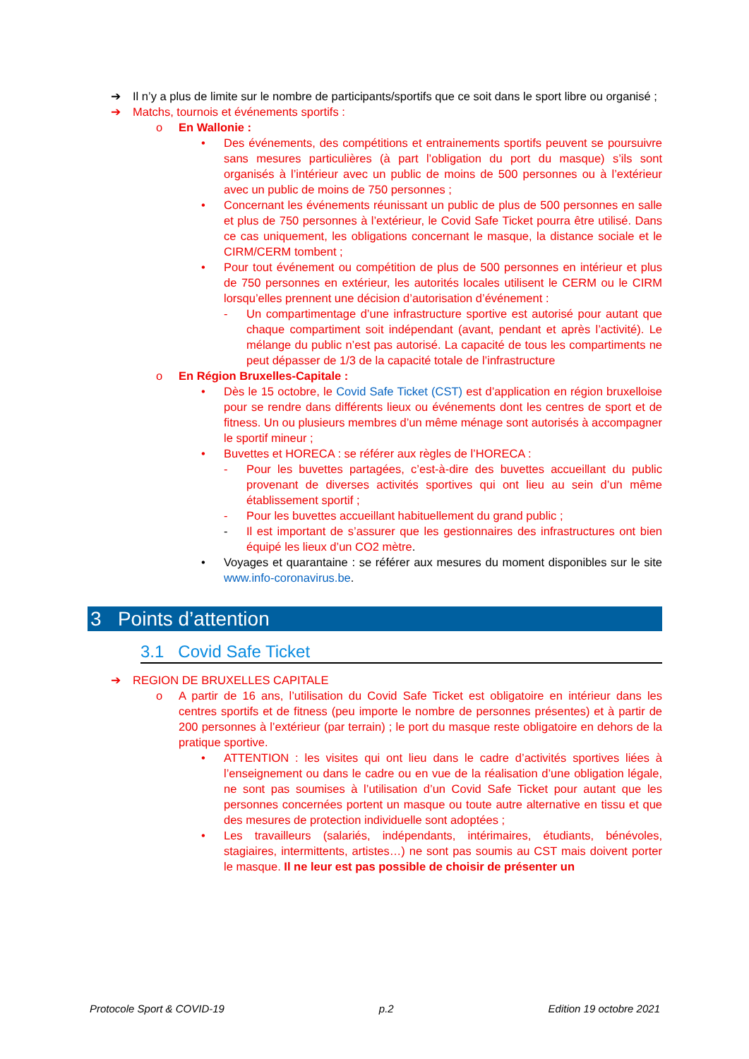➔ Il n’y a plus de limite sur le nombre de participants/sportifs que ce soit dans le sport libre ou organisé ;
➔ Matchs, tournois et événements sportifs :
o En Wallonie :
• Des événements, des compétitions et entrainements sportifs peuvent se poursuivre sans mesures particulières (à part l’obligation du port du masque) s’ils sont organisés à l’intérieur avec un public de moins de 500 personnes ou à l’extérieur avec un public de moins de 750 personnes ;
• Concernant les événements réunissant un public de plus de 500 personnes en salle et plus de 750 personnes à l’extérieur, le Covid Safe Ticket pourra être utilisé. Dans ce cas uniquement, les obligations concernant le masque, la distance sociale et le CIRM/CERM tombent ;
• Pour tout événement ou compétition de plus de 500 personnes en intérieur et plus de 750 personnes en extérieur, les autorités locales utilisent le CERM ou le CIRM lorsqu’elles prennent une décision d’autorisation d’événement :
- Un compartimentage d’une infrastructure sportive est autorisé pour autant que chaque compartiment soit indépendant (avant, pendant et après l’activité). Le mélange du public n’est pas autorisé. La capacité de tous les compartiments ne peut dépasser de 1/3 de la capacité totale de l’infrastructure
o En Région Bruxelles-Capitale :
• Dès le 15 octobre, le Covid Safe Ticket (CST) est d’application en région bruxelloise pour se rendre dans différents lieux ou événements dont les centres de sport et de fitness. Un ou plusieurs membres d’un même ménage sont autorisés à accompagner le sportif mineur ;
• Buvettes et HORECA : se référer aux règles de l’HORECA :
- Pour les buvettes partagées, c’est-à-dire des buvettes accueillant du public provenant de diverses activités sportives qui ont lieu au sein d’un même établissement sportif ;
- Pour les buvettes accueillant habituellement du grand public ;
- Il est important de s’assurer que les gestionnaires des infrastructures ont bien équipé les lieux d’un CO2 mètre.
• Voyages et quarantaine : se référer aux mesures du moment disponibles sur le site www.info-coronavirus.be.
3 Points d’attention
3.1 Covid Safe Ticket
➔ REGION DE BRUXELLES CAPITALE
o A partir de 16 ans, l’utilisation du Covid Safe Ticket est obligatoire en intérieur dans les centres sportifs et de fitness (peu importe le nombre de personnes présentes) et à partir de 200 personnes à l’extérieur (par terrain) ; le port du masque reste obligatoire en dehors de la pratique sportive.
• ATTENTION : les visites qui ont lieu dans le cadre d’activités sportives liées à l’enseignement ou dans le cadre ou en vue de la réalisation d’une obligation légale, ne sont pas soumises à l’utilisation d’un Covid Safe Ticket pour autant que les personnes concernées portent un masque ou toute autre alternative en tissu et que des mesures de protection individuelle sont adoptées ;
• Les travailleurs (salariés, indépendants, intérimaires, étudiants, bénévoles, stagiaires, intermittents, artistes…) ne sont pas soumis au CST mais doivent porter le masque. Il ne leur est pas possible de choisir de présenter un
Protocole Sport & COVID-19 p.2 Edition 19 octobre 2021